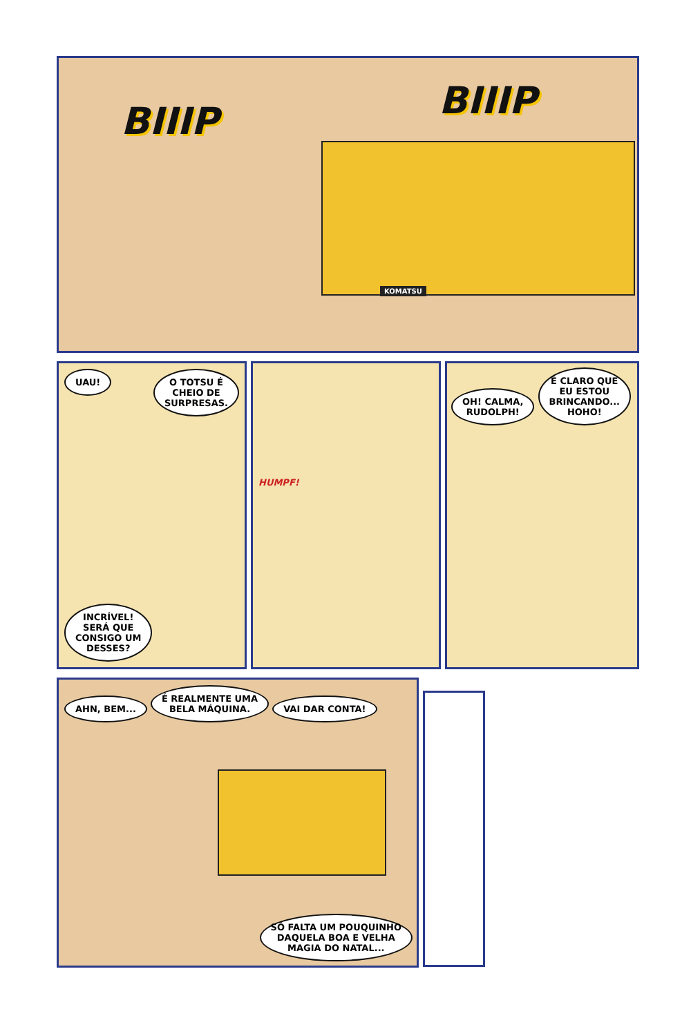BIIIP BIIIP
KOMATSU
UAU! O TOTSU É
CHEIO DE
SURPRESAS.
INCRÍVEL!
SERÁ QUE
CONSIGO UM
DESSES?
HUMPF!
OH! CALMA,
RUDOLPH! É CLARO QUE
EU ESTOU
BRINCANDO...
HOHO!
AHN, BEM... É REALMENTE UMA
BELA MÁQUINA. VAI DAR CONTA!
SÓ FALTA UM POUQUINHO
DAQUELA BOA E VELHA
MAGIA DO NATAL...